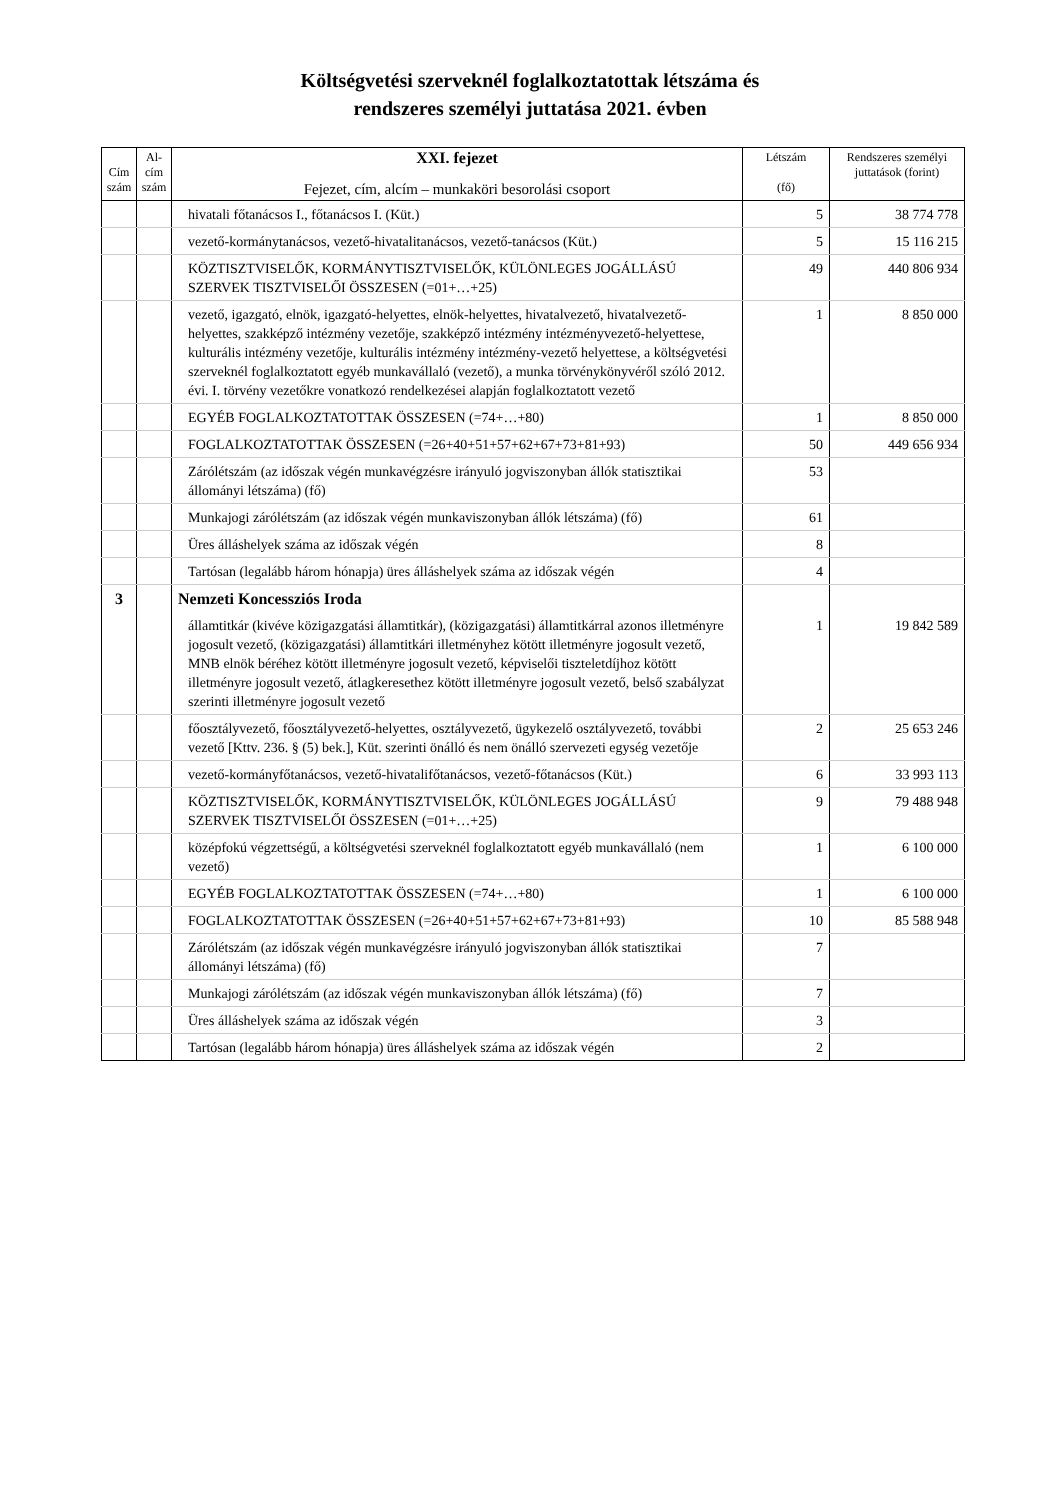Költségvetési szerveknél foglalkoztatottak létszáma és
rendszeres személyi juttatása 2021. évben
| Cím szám | Al-cím szám | XXI. fejezet Fejezet, cím, alcím – munkaköri besorolási csoport | Létszám (fő) | Rendszeres személyi juttatások (forint) |
| --- | --- | --- | --- | --- |
| | | hivatali főtanácsos I., főtanácsos I. (Küt.) | 5 | 38 774 778 |
| | | vezető-kormánytanácsos, vezető-hivatalitanácsos, vezető-tanácsos (Küt.) | 5 | 15 116 215 |
| | | KÖZTISZTVISELŐK, KORMÁNYTISZTVISELŐK, KÜLÖNLEGES JOGÁLLÁSÚ SZERVEK TISZTVISELŐI ÖSSZESEN (=01+…+25) | 49 | 440 806 934 |
| | | vezető, igazgató, elnök, igazgató-helyettes, elnök-helyettes, hivatalvezető, hivatalvezető-helyettes, szakképző intézmény vezetője, szakképző intézmény intézményvezető-helyettese, kulturális intézmény vezetője, kulturális intézmény intézmény-vezető helyettese, a költségvetési szerveknél foglalkoztatott egyéb munkavállaló (vezető), a munka törvénykönyvéről szóló 2012. évi. I. törvény vezetőkre vonatkozó rendelkezései alapján foglalkoztatott vezető | 1 | 8 850 000 |
| | | EGYÉB FOGLALKOZTATOTTAK ÖSSZESEN (=74+…+80) | 1 | 8 850 000 |
| | | FOGLALKOZTATOTTAK ÖSSZESEN (=26+40+51+57+62+67+73+81+93) | 50 | 449 656 934 |
| | | Zárólétszám (az időszak végén munkavégzésre irányuló jogviszonyban állók statisztikai állományi létszáma) (fő) | 53 | |
| | | Munkajogi zárólétszám (az időszak végén munkaviszonyban állók létszáma) (fő) | 61 | |
| | | Üres álláshelyek száma az időszak végén | 8 | |
| | | Tartósan (legalább három hónapja) üres álláshelyek száma az időszak végén | 4 | |
| 3 | | Nemzeti Koncessziós Iroda | | |
| | | államtitkár (kivéve közigazgatási államtitkár), (közigazgatási) államtitkárral azonos illetményre jogosult vezető, (közigazgatási) államtitkári illetményhez kötött illetményre jogosult vezető, MNB elnök béréhez kötött illetményre jogosult vezető, képviselői tiszteletdíjhoz kötött illetményre jogosult vezető, átlagkeresethez kötött illetményre jogosult vezető, belső szabályzat szerinti illetményre jogosult vezető | 1 | 19 842 589 |
| | | főosztályvezető, főosztályvezető-helyettes, osztályvezető, ügykezelő osztályvezető, további vezető [Kttv. 236. § (5) bek.], Küt. szerinti önálló és nem önálló szervezeti egység vezetője | 2 | 25 653 246 |
| | | vezető-kormányfőtanácsos, vezető-hivatalifőtanácsos, vezető-főtanácsos (Küt.) | 6 | 33 993 113 |
| | | KÖZTISZTVISELŐK, KORMÁNYTISZTVISELŐK, KÜLÖNLEGES JOGÁLLÁSÚ SZERVEK TISZTVISELŐI ÖSSZESEN (=01+…+25) | 9 | 79 488 948 |
| | | középfokú végzettségű, a költségvetési szerveknél foglalkoztatott egyéb munkavállaló (nem vezető) | 1 | 6 100 000 |
| | | EGYÉB FOGLALKOZTATOTTAK ÖSSZESEN (=74+…+80) | 1 | 6 100 000 |
| | | FOGLALKOZTATOTTAK ÖSSZESEN (=26+40+51+57+62+67+73+81+93) | 10 | 85 588 948 |
| | | Zárólétszám (az időszak végén munkavégzésre irányuló jogviszonyban állók statisztikai állományi létszáma) (fő) | 7 | |
| | | Munkajogi zárólétszám (az időszak végén munkaviszonyban állók létszáma) (fő) | 7 | |
| | | Üres álláshelyek száma az időszak végén | 3 | |
| | | Tartósan (legalább három hónapja) üres álláshelyek száma az időszak végén | 2 | |